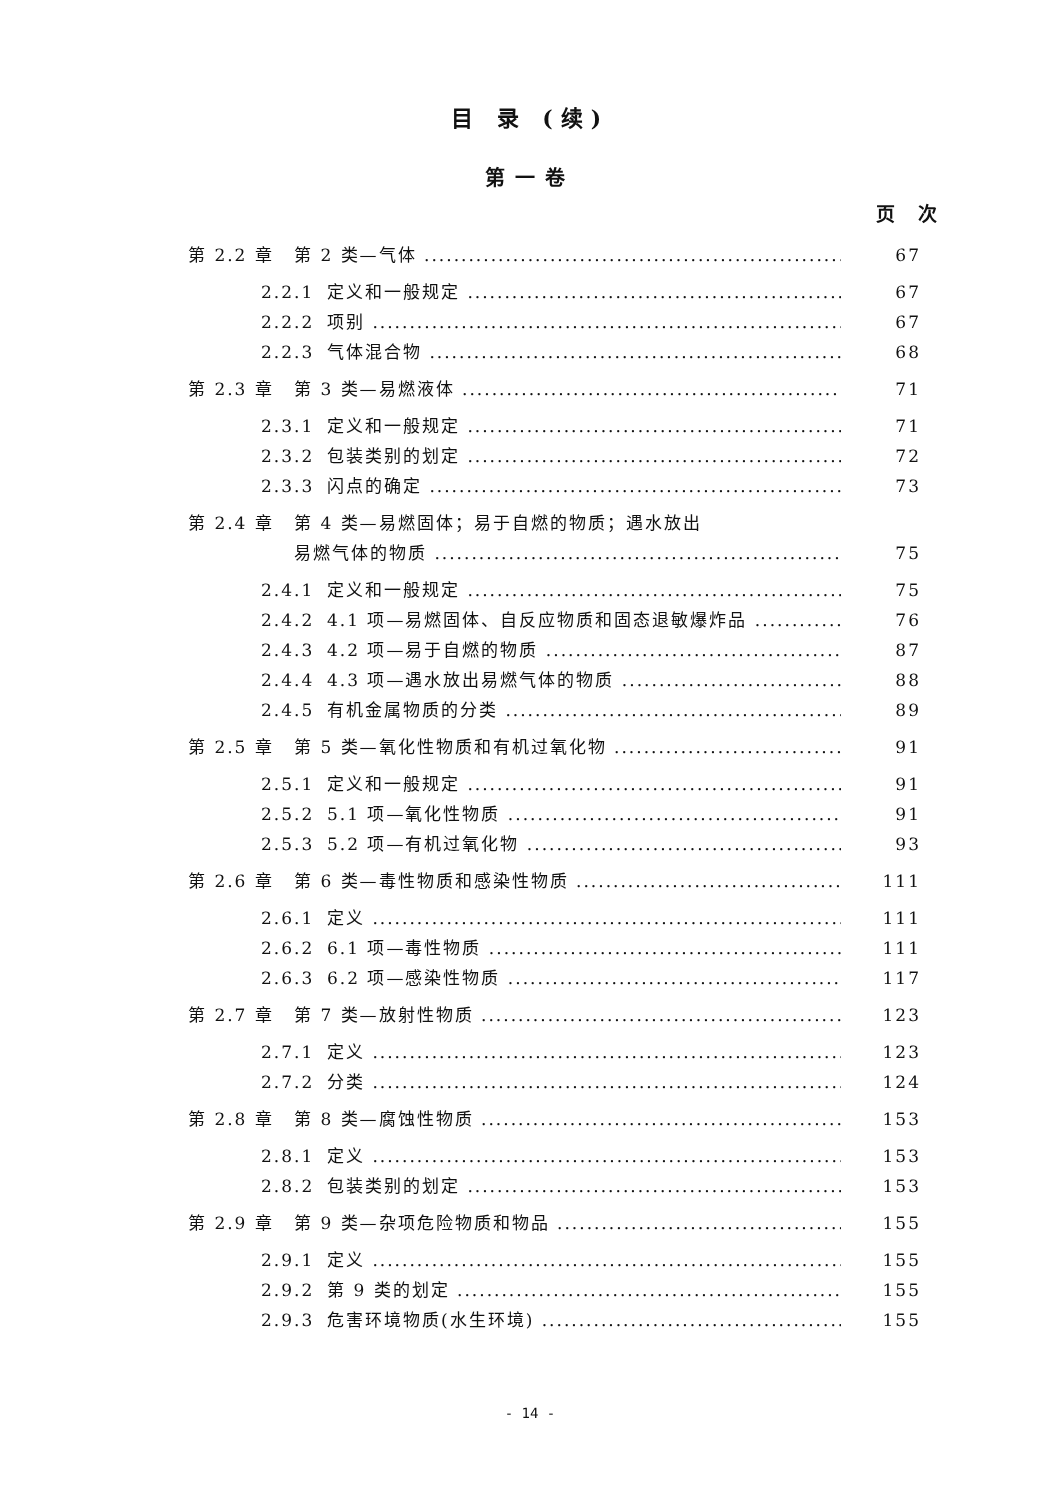目 录 (续)
第一卷
页 次
第 2.2 章 第 2 类—气体 67
2.2.1 定义和一般规定 67
2.2.2 项别 67
2.2.3 气体混合物 68
第 2.3 章 第 3 类—易燃液体 71
2.3.1 定义和一般规定 71
2.3.2 包装类别的划定 72
2.3.3 闪点的确定 73
第 2.4 章 第 4 类—易燃固体；易于自燃的物质；遇水放出
易燃气体的物质 75
2.4.1 定义和一般规定 75
2.4.2 4.1 项—易燃固体、自反应物质和固态退敏爆炸品 76
2.4.3 4.2 项—易于自燃的物质 87
2.4.4 4.3 项—遇水放出易燃气体的物质 88
2.4.5 有机金属物质的分类 89
第 2.5 章 第 5 类—氧化性物质和有机过氧化物 91
2.5.1 定义和一般规定 91
2.5.2 5.1 项—氧化性物质 91
2.5.3 5.2 项—有机过氧化物 93
第 2.6 章 第 6 类—毒性物质和感染性物质 111
2.6.1 定义 111
2.6.2 6.1 项—毒性物质 111
2.6.3 6.2 项—感染性物质 117
第 2.7 章 第 7 类—放射性物质 123
2.7.1 定义 123
2.7.2 分类 124
第 2.8 章 第 8 类—腐蚀性物质 153
2.8.1 定义 153
2.8.2 包装类别的划定 153
第 2.9 章 第 9 类—杂项危险物质和物品 155
2.9.1 定义 155
2.9.2 第 9 类的划定 155
2.9.3 危害环境物质(水生环境) 155
- 14 -